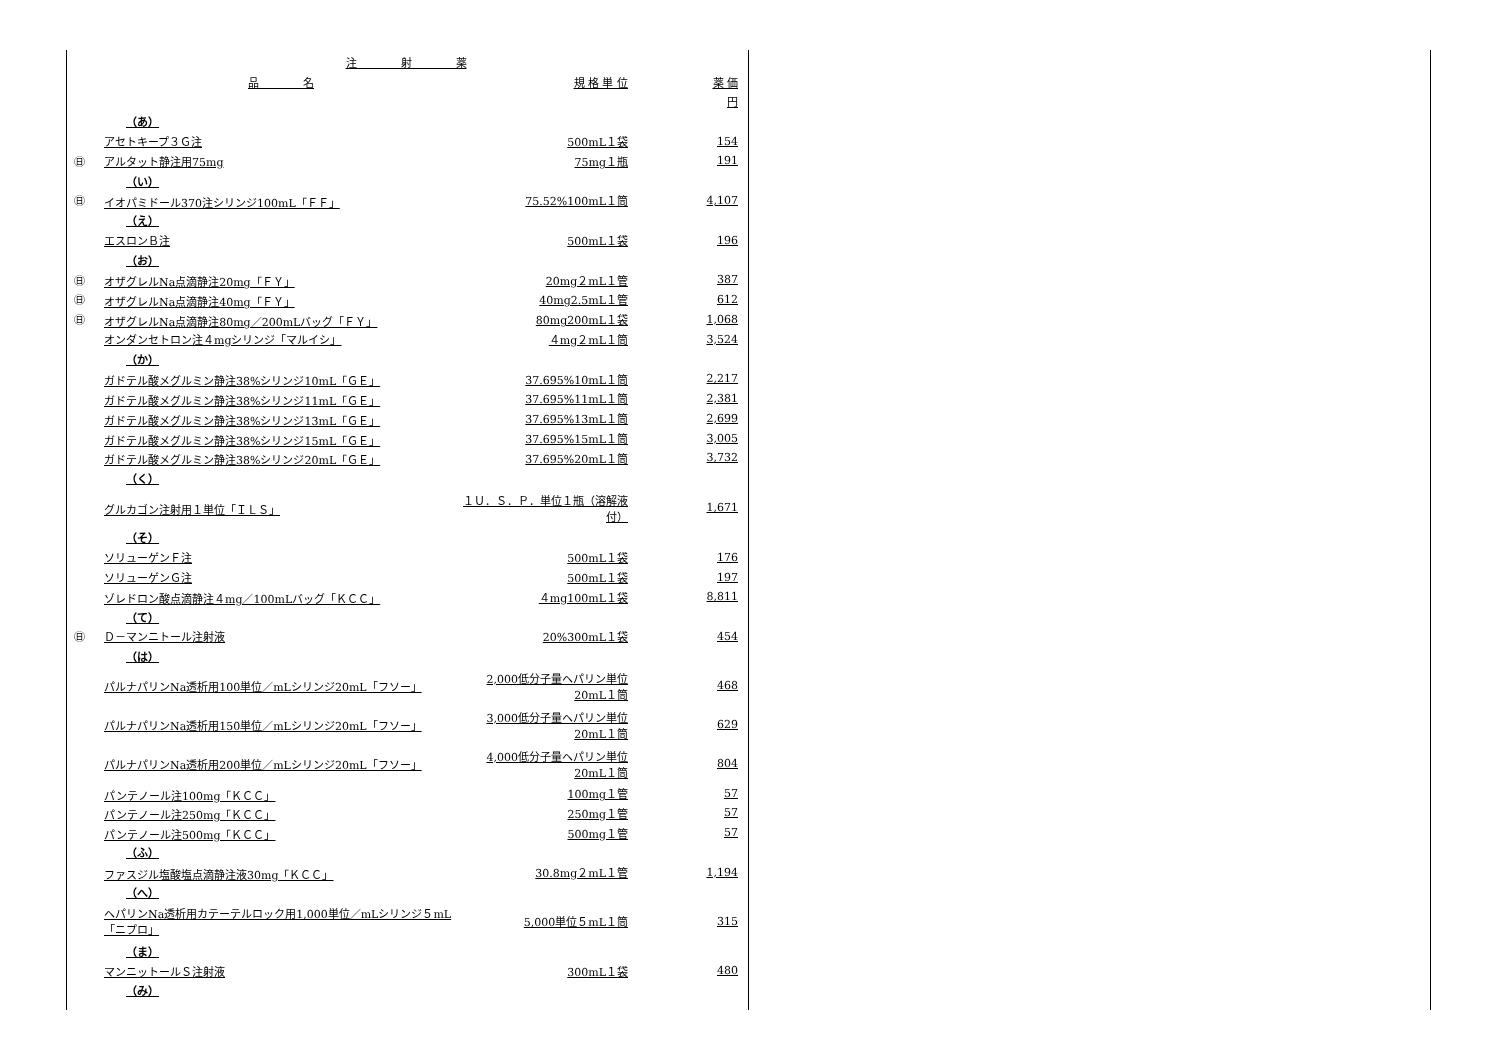| 注 射 薬 | | | |
| --- | --- | --- | --- |
| | 品 名 | 規 格 単 位 | 薬 価 |
| | | | 円 |
| （あ） | | | |
| | アセトキープ３Ｇ注 | 500mL１袋 | 154 |
| ㊐ | アルタット静注用75mg | 75mg１瓶 | 191 |
| （い） | | | |
| ㊐ | イオパミドール370注シリンジ100mL「ＦＦ」 | 75.52%100mL１筒 | 4,107 |
| （え） | | | |
| | エスロンＢ注 | 500mL１袋 | 196 |
| （お） | | | |
| ㊐ | オザグレルNa点滴静注20mg「ＦＹ」 | 20mg２mL１管 | 387 |
| ㊐ | オザグレルNa点滴静注40mg「ＦＹ」 | 40mg2.5mL１管 | 612 |
| ㊐ | オザグレルNa点滴静注80mg／200mLバッグ「ＦＹ」 | 80mg200mL１袋 | 1,068 |
| | オンダンセトロン注４mgシリンジ「マルイシ」 | ４mg２mL１筒 | 3,524 |
| （か） | | | |
| | ガドテル酸メグルミン静注38%シリンジ10mL「ＧＥ」 | 37.695%10mL１筒 | 2,217 |
| | ガドテル酸メグルミン静注38%シリンジ11mL「ＧＥ」 | 37.695%11mL１筒 | 2,381 |
| | ガドテル酸メグルミン静注38%シリンジ13mL「ＧＥ」 | 37.695%13mL１筒 | 2,699 |
| | ガドテル酸メグルミン静注38%シリンジ15mL「ＧＥ」 | 37.695%15mL１筒 | 3,005 |
| | ガドテル酸メグルミン静注38%シリンジ20mL「ＧＥ」 | 37.695%20mL１筒 | 3,732 |
| （く） | | | |
| | グルカゴン注射用１単位「ＩＬＳ」 | １Ｕ．Ｓ．Ｐ．単位１瓶（溶解液付） | 1,671 |
| （そ） | | | |
| | ソリューゲンＦ注 | 500mL１袋 | 176 |
| | ソリューゲンＧ注 | 500mL１袋 | 197 |
| | ゾレドロン酸点滴静注４mg／100mLバッグ「ＫＣＣ」 | ４mg100mL１袋 | 8,811 |
| （て） | | | |
| ㊐ | Ｄ－マンニトール注射液 | 20%300mL１袋 | 454 |
| （は） | | | |
| | パルナパリンNa透析用100単位／mLシリンジ20mL「フソー」 | 2,000低分子量ヘパリン単位20mL１筒 | 468 |
| | パルナパリンNa透析用150単位／mLシリンジ20mL「フソー」 | 3,000低分子量ヘパリン単位20mL１筒 | 629 |
| | パルナパリンNa透析用200単位／mLシリンジ20mL「フソー」 | 4,000低分子量ヘパリン単位20mL１筒 | 804 |
| | パンテノール注100mg「ＫＣＣ」 | 100mg１管 | 57 |
| | パンテノール注250mg「ＫＣＣ」 | 250mg１管 | 57 |
| | パンテノール注500mg「ＫＣＣ」 | 500mg１管 | 57 |
| （ふ） | | | |
| | ファスジル塩酸塩点滴静注液30mg「ＫＣＣ」 | 30.8mg２mL１管 | 1,194 |
| （へ） | | | |
| | ヘパリンNa透析用カテーテルロック用1,000単位／mLシリンジ５mL「ニプロ」 | 5,000単位５mL１筒 | 315 |
| （ま） | | | |
| | マンニットールＳ注射液 | 300mL１袋 | 480 |
| （み） | | | |